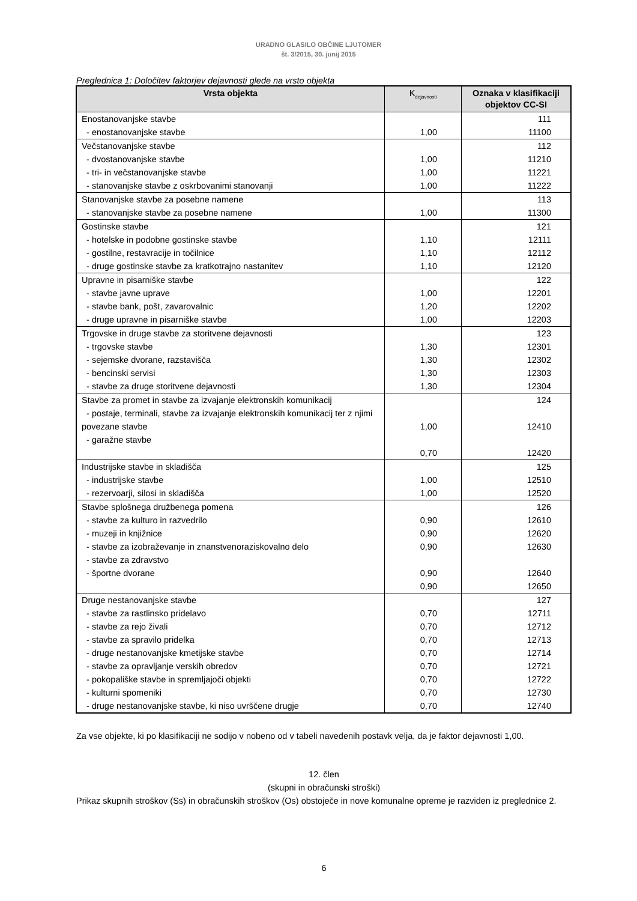URADNO GLASILO OBČINE LJUTOMER
št. 3/2015, 30. junij 2015
Preglednica 1: Določitev faktorjev dejavnosti glede na vrsto objekta
| Vrsta objekta | K<sub>dejavnosti</sub> | Oznaka v klasifikaciji objektov CC-SI |
| --- | --- | --- |
| Enostanovanjske stavbe | | 111 |
| - enostanovanjske stavbe | 1,00 | 11100 |
| Večstanovanjske stavbe | | 112 |
| - dvostanovanjske stavbe | 1,00 | 11210 |
| - tri- in večstanovanjske stavbe | 1,00 | 11221 |
| - stanovanjske stavbe z oskrbovanimi stanovanji | 1,00 | 11222 |
| Stanovanjske stavbe za posebne namene | | 113 |
| - stanovanjske stavbe za posebne namene | 1,00 | 11300 |
| Gostinske stavbe | | 121 |
| - hotelske in podobne gostinske stavbe | 1,10 | 12111 |
| - gostilne, restavracije in točilnice | 1,10 | 12112 |
| - druge gostinske stavbe za kratkotrajno nastanitev | 1,10 | 12120 |
| Upravne in pisarniške stavbe | | 122 |
| - stavbe javne uprave | 1,00 | 12201 |
| - stavbe bank, pošt, zavarovalnic | 1,20 | 12202 |
| - druge upravne in pisarniške stavbe | 1,00 | 12203 |
| Trgovske in druge stavbe za storitvene dejavnosti | | 123 |
| - trgovske stavbe | 1,30 | 12301 |
| - sejemske dvorane, razstavišča | 1,30 | 12302 |
| - bencinski servisi | 1,30 | 12303 |
| - stavbe za druge storitvene dejavnosti | 1,30 | 12304 |
| Stavbe za promet in stavbe za izvajanje elektronskih komunikacij | | 124 |
| - postaje, terminali, stavbe za izvajanje elektronskih komunikacij ter z njimi povezane stavbe | 1,00 | 12410 |
| - garažne stavbe | 0,70 | 12420 |
| Industrijske stavbe in skladišča | | 125 |
| - industrijske stavbe | 1,00 | 12510 |
| - rezervoarji, silosi in skladišča | 1,00 | 12520 |
| Stavbe splošnega družbenega pomena | | 126 |
| - stavbe za kulturo in razvedrilo | 0,90 | 12610 |
| - muzeji in knjižnice | 0,90 | 12620 |
| - stavbe za izobraževanje in znanstvenoraziskovalno delo | 0,90 | 12630 |
| - stavbe za zdravstvo | | |
| - športne dvorane | 0,90 | 12640 |
| | 0,90 | 12650 |
| Druge nestanovanjske stavbe | | 127 |
| - stavbe za rastlinsko pridelavo | 0,70 | 12711 |
| - stavbe za rejo živali | 0,70 | 12712 |
| - stavbe za spravilo pridelka | 0,70 | 12713 |
| - druge nestanovanjske kmetijske stavbe | 0,70 | 12714 |
| - stavbe za opravljanje verskih obredov | 0,70 | 12721 |
| - pokopališke stavbe in spremljajoči objekti | 0,70 | 12722 |
| - kulturni spomeniki | 0,70 | 12730 |
| - druge nestanovanjske stavbe, ki niso uvrščene drugje | 0,70 | 12740 |
Za vse objekte, ki po klasifikaciji ne sodijo v nobeno od v tabeli navedenih postavk velja, da je faktor dejavnosti 1,00.
12. člen
(skupni in obračunski stroški)
Prikaz skupnih stroškov (Ss) in obračunskih stroškov (Os) obstoječe in nove komunalne opreme je razviden iz preglednice 2.
6